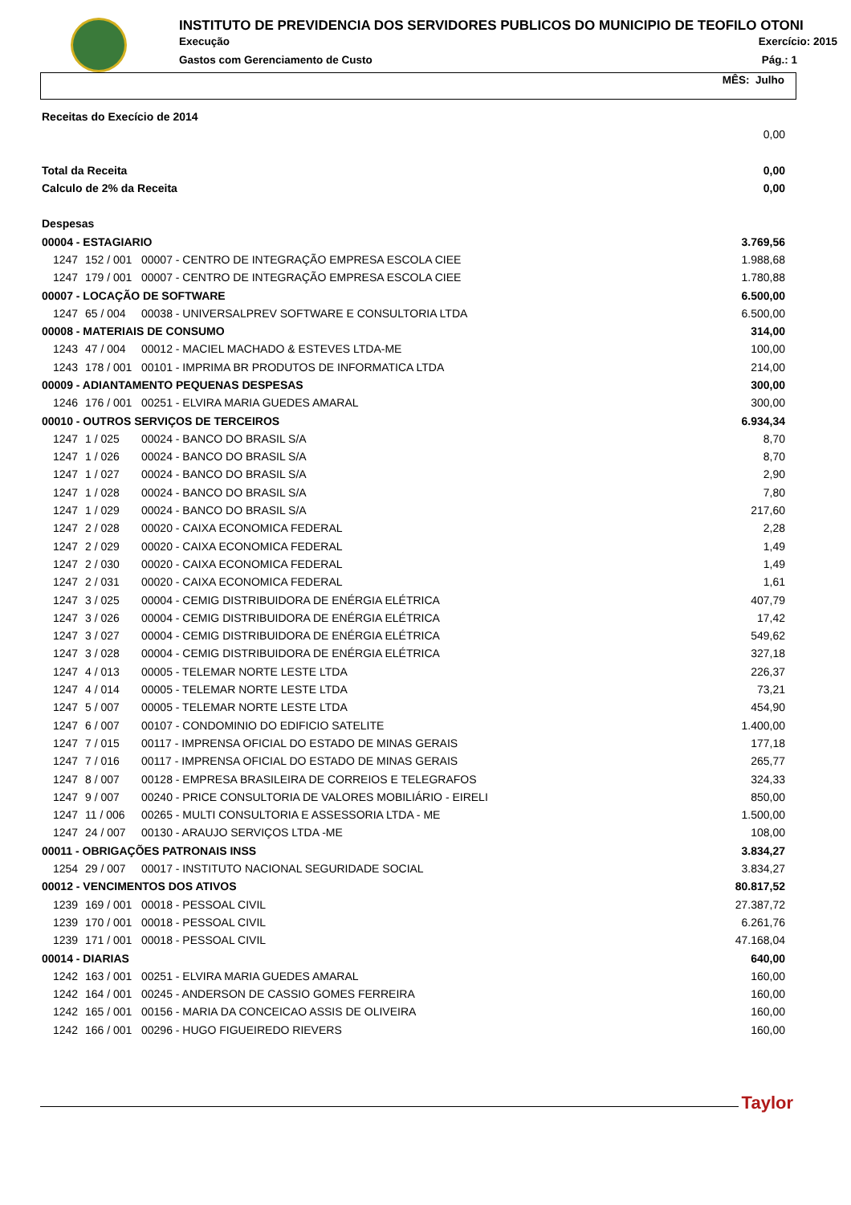INSTITUTO DE PREVIDENCIA DOS SERVIDORES PUBLICOS DO MUNICIPIO DE TEOFILO OTONI
Execução Exercício: 2015
Gastos com Gerenciamento de Custo Pág.: 1
MÊS: Julho
| Receitas do Execício de 2014 | | | |
| | | | 0,00 |
| Total da Receita | | | 0,00 |
| Calculo de 2% da Receita | | | 0,00 |
| Despesas | | | |
| 00004 - ESTAGIARIO | | | 3.769,56 |
| 1247 | 152 / 001 | 00007 - CENTRO DE INTEGRAÇÃO EMPRESA ESCOLA CIEE | 1.988,68 |
| 1247 | 179 / 001 | 00007 - CENTRO DE INTEGRAÇÃO EMPRESA ESCOLA CIEE | 1.780,88 |
| 00007 - LOCAÇÃO DE SOFTWARE | | | 6.500,00 |
| 1247 | 65 / 004 | 00038 - UNIVERSALPREV SOFTWARE E CONSULTORIA LTDA | 6.500,00 |
| 00008 - MATERIAIS DE CONSUMO | | | 314,00 |
| 1243 | 47 / 004 | 00012 - MACIEL MACHADO & ESTEVES LTDA-ME | 100,00 |
| 1243 | 178 / 001 | 00101 - IMPRIMA BR PRODUTOS DE INFORMATICA LTDA | 214,00 |
| 00009 - ADIANTAMENTO PEQUENAS DESPESAS | | | 300,00 |
| 1246 | 176 / 001 | 00251 - ELVIRA MARIA GUEDES AMARAL | 300,00 |
| 00010 - OUTROS SERVIÇOS DE TERCEIROS | | | 6.934,34 |
| 1247 | 1 / 025 | 00024 - BANCO DO BRASIL S/A | 8,70 |
| 1247 | 1 / 026 | 00024 - BANCO DO BRASIL S/A | 8,70 |
| 1247 | 1 / 027 | 00024 - BANCO DO BRASIL S/A | 2,90 |
| 1247 | 1 / 028 | 00024 - BANCO DO BRASIL S/A | 7,80 |
| 1247 | 1 / 029 | 00024 - BANCO DO BRASIL S/A | 217,60 |
| 1247 | 2 / 028 | 00020 - CAIXA ECONOMICA FEDERAL | 2,28 |
| 1247 | 2 / 029 | 00020 - CAIXA ECONOMICA FEDERAL | 1,49 |
| 1247 | 2 / 030 | 00020 - CAIXA ECONOMICA FEDERAL | 1,49 |
| 1247 | 2 / 031 | 00020 - CAIXA ECONOMICA FEDERAL | 1,61 |
| 1247 | 3 / 025 | 00004 - CEMIG DISTRIBUIDORA DE ENÉRGIA ELÉTRICA | 407,79 |
| 1247 | 3 / 026 | 00004 - CEMIG DISTRIBUIDORA DE ENÉRGIA ELÉTRICA | 17,42 |
| 1247 | 3 / 027 | 00004 - CEMIG DISTRIBUIDORA DE ENÉRGIA ELÉTRICA | 549,62 |
| 1247 | 3 / 028 | 00004 - CEMIG DISTRIBUIDORA DE ENÉRGIA ELÉTRICA | 327,18 |
| 1247 | 4 / 013 | 00005 - TELEMAR NORTE LESTE LTDA | 226,37 |
| 1247 | 4 / 014 | 00005 - TELEMAR NORTE LESTE LTDA | 73,21 |
| 1247 | 5 / 007 | 00005 - TELEMAR NORTE LESTE LTDA | 454,90 |
| 1247 | 6 / 007 | 00107 - CONDOMINIO DO EDIFICIO SATELITE | 1.400,00 |
| 1247 | 7 / 015 | 00117 - IMPRENSA OFICIAL DO ESTADO DE MINAS GERAIS | 177,18 |
| 1247 | 7 / 016 | 00117 - IMPRENSA OFICIAL DO ESTADO DE MINAS GERAIS | 265,77 |
| 1247 | 8 / 007 | 00128 - EMPRESA BRASILEIRA DE CORREIOS E TELEGRAFOS | 324,33 |
| 1247 | 9 / 007 | 00240 - PRICE CONSULTORIA DE VALORES MOBILIÁRIO - EIRELI | 850,00 |
| 1247 | 11 / 006 | 00265 - MULTI CONSULTORIA E ASSESSORIA LTDA - ME | 1.500,00 |
| 1247 | 24 / 007 | 00130 - ARAUJO SERVIÇOS LTDA -ME | 108,00 |
| 00011 - OBRIGAÇÕES PATRONAIS INSS | | | 3.834,27 |
| 1254 | 29 / 007 | 00017 - INSTITUTO NACIONAL SEGURIDADE SOCIAL | 3.834,27 |
| 00012 - VENCIMENTOS DOS ATIVOS | | | 80.817,52 |
| 1239 | 169 / 001 | 00018 - PESSOAL CIVIL | 27.387,72 |
| 1239 | 170 / 001 | 00018 - PESSOAL CIVIL | 6.261,76 |
| 1239 | 171 / 001 | 00018 - PESSOAL CIVIL | 47.168,04 |
| 00014 - DIARIAS | | | 640,00 |
| 1242 | 163 / 001 | 00251 - ELVIRA MARIA GUEDES AMARAL | 160,00 |
| 1242 | 164 / 001 | 00245 - ANDERSON DE CASSIO GOMES FERREIRA | 160,00 |
| 1242 | 165 / 001 | 00156 - MARIA DA CONCEICAO ASSIS DE OLIVEIRA | 160,00 |
| 1242 | 166 / 001 | 00296 - HUGO FIGUEIREDO RIEVERS | 160,00 |
Taylor